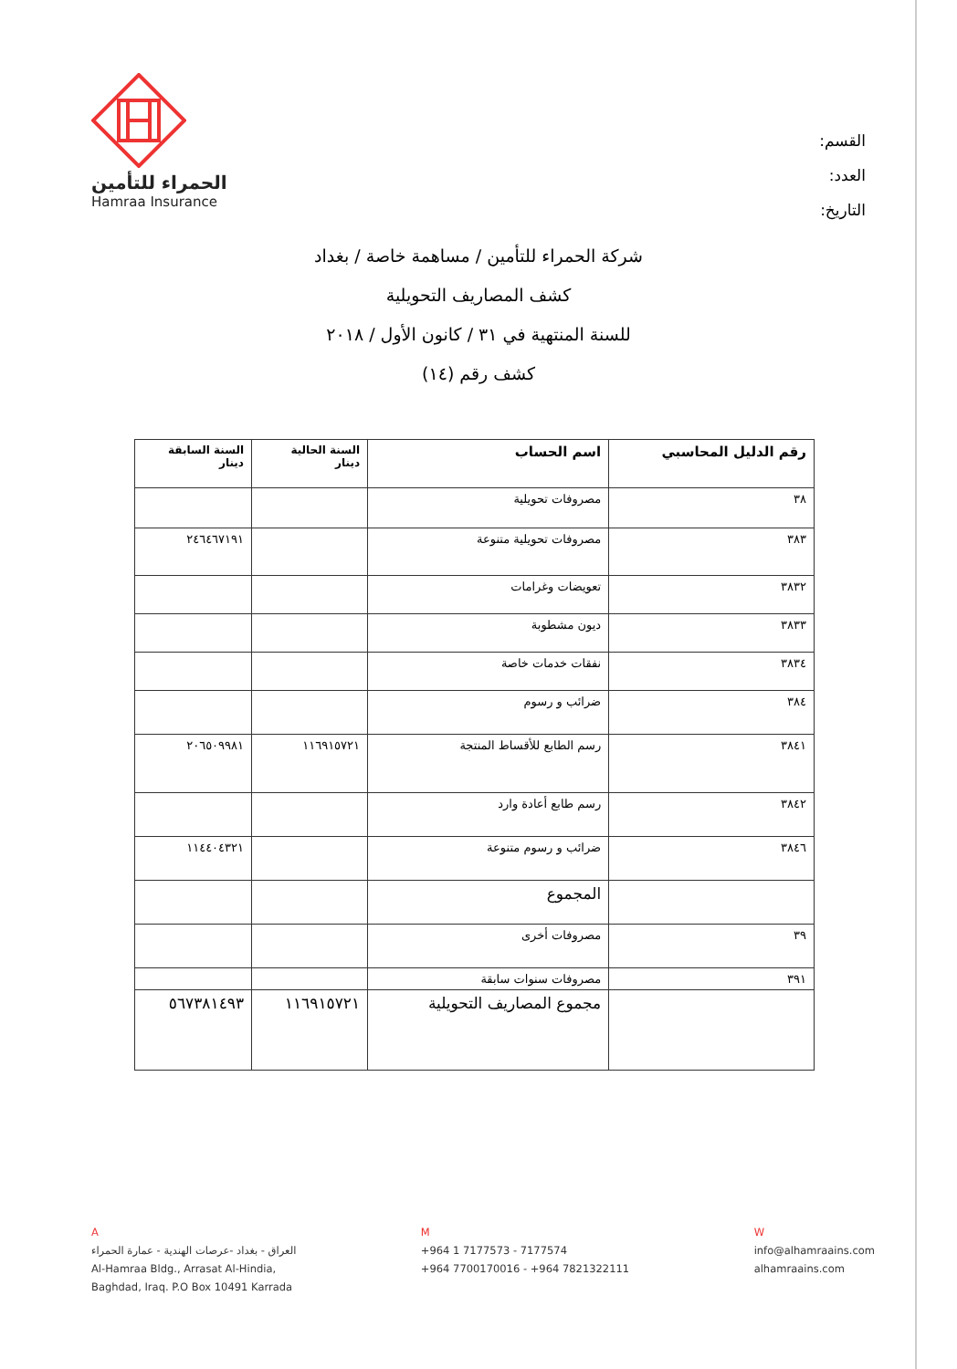الحمراء للتأمين
Hamraa Insurance
القسم:
العدد:
التاريخ:
شركة الحمراء للتأمين / مساهمة خاصة / بغداد
كشف المصاريف التحويلية
للسنة المنتهية في ٣١ / كانون الأول / ٢٠١٨
كشف رقم (١٤)
| رقم الدليل المحاسبي | اسم الحساب | السنة الحالية دينار | السنة السابقة دينار |
| --- | --- | --- | --- |
| ٣٨ | مصروفات تحويلية | | |
| ٣٨٣ | مصروفات تحويلية متنوعة | | ٢٤٦٤٦٧١٩١ |
| ٣٨٣٢ | تعويضات وغرامات | | |
| ٣٨٣٣ | ديون مشطوبة | | |
| ٣٨٣٤ | نفقات خدمات خاصة | | |
| ٣٨٤ | ضرائب و رسوم | | |
| ٣٨٤١ | رسم الطابع للأقساط المنتجة | ١١٦٩١٥٧٢١ | ٢٠٦٥٠٩٩٨١ |
| ٣٨٤٢ | رسم طابع أعادة وارد | | |
| ٣٨٤٦ | ضرائب و رسوم متنوعة | | ١١٤٤٠٤٣٢١ |
| | المجموع | | |
| ٣٩ | مصروفات أخرى | | |
| ٣٩١ | مصروفات سنوات سابقة | | |
| | مجموع المصاريف التحويلية | ١١٦٩١٥٧٢١ | ٥٦٧٣٨١٤٩٣ |
A
العراق - بغداد -عرصات الهندية - عمارة الحمراء
Al-Hamraa Bldg., Arrasat Al-Hindia,
Baghdad, Iraq. P.O Box 10491 Karrada
M
+964 1 7177573 - 7177574
+964 7700170016 - +964 7821322111
W
info@alhamraains.com
alhamraains.com